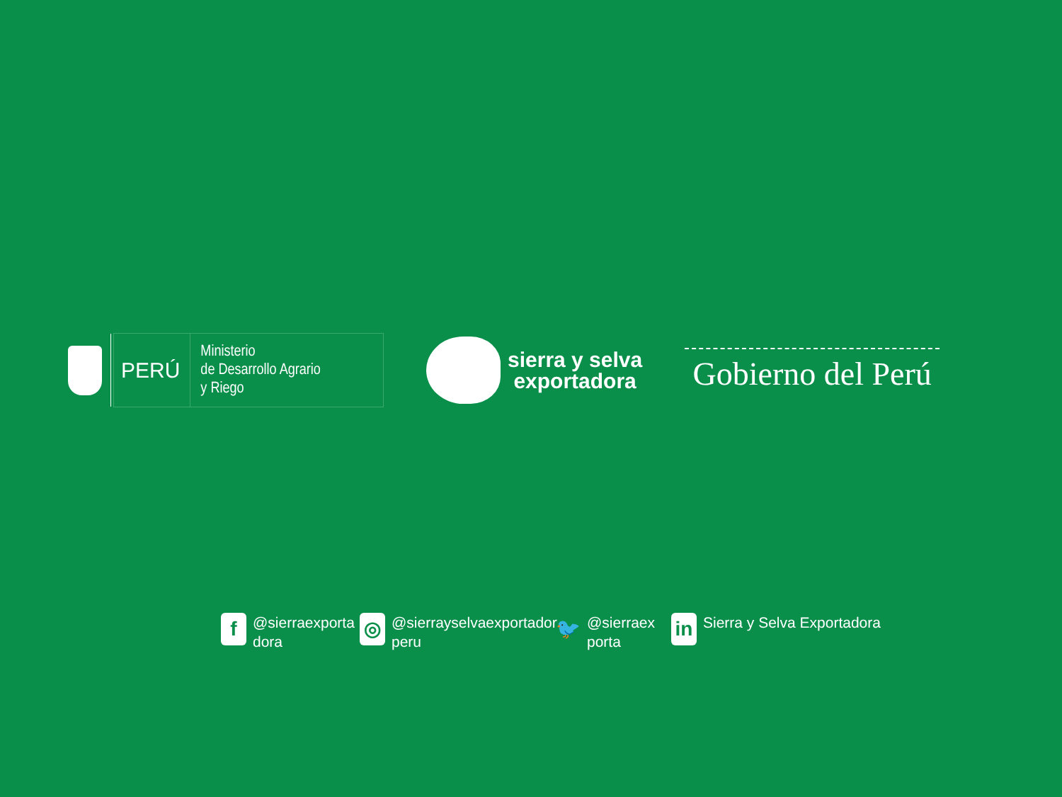PERÚ
Ministerio
de Desarrollo Agrario
y Riego
sierra y selva
exportadora
Gobierno del Perú
f
@sierraexporta
dora
◎
@sierrayselvaexportador
peru
🐦
@sierraex
porta
in
Sierra y Selva Exportadora